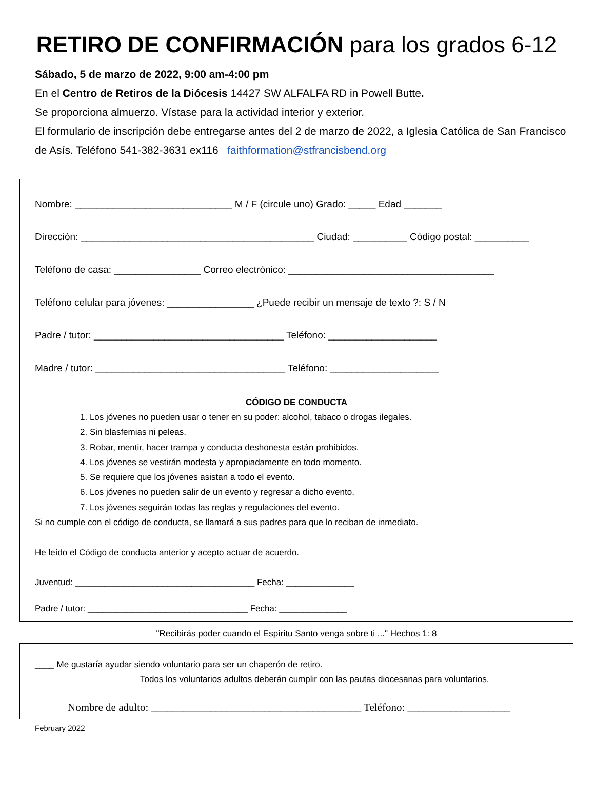RETIRO DE CONFIRMACIÓN para los grados 6-12
Sábado, 5 de marzo de 2022, 9:00 am-4:00 pm
En el Centro de Retiros de la Diócesis 14427 SW ALFALFA RD in Powell Butte.
Se proporciona almuerzo. Vístase para la actividad interior y exterior.
El formulario de inscripción debe entregarse antes del 2 de marzo de 2022, a Iglesia Católica de San Francisco de Asís. Teléfono 541-382-3631 ex116 faithformation@stfrancisbend.org
Nombre: _____________________________ M / F (circule uno) Grado: _____ Edad _______
Dirección: ___________________________________________ Ciudad: __________ Código postal: __________
Teléfono de casa: ________________ Correo electrónico: ______________________________________
Teléfono celular para jóvenes: ________________ ¿Puede recibir un mensaje de texto ?: S / N
Padre / tutor: ___________________________________ Teléfono: ____________________
Madre / tutor: ___________________________________ Teléfono: ____________________
CÓDIGO DE CONDUCTA
1. Los jóvenes no pueden usar o tener en su poder: alcohol, tabaco o drogas ilegales.
2. Sin blasfemias ni peleas.
3. Robar, mentir, hacer trampa y conducta deshonesta están prohibidos.
4. Los jóvenes se vestirán modesta y apropiadamente en todo momento.
5. Se requiere que los jóvenes asistan a todo el evento.
6. Los jóvenes no pueden salir de un evento y regresar a dicho evento.
7. Los jóvenes seguirán todas las reglas y regulaciones del evento.
Si no cumple con el código de conducta, se llamará a sus padres para que lo reciban de inmediato.
He leído el Código de conducta anterior y acepto actuar de acuerdo.
Juventud: _____________________________________ Fecha: ______________
Padre / tutor: _________________________________ Fecha: ______________
"Recibirás poder cuando el Espíritu Santo venga sobre ti ..." Hechos 1: 8
____ Me gustaría ayudar siendo voluntario para ser un chaperón de retiro.
Todos los voluntarios adultos deberán cumplir con las pautas diocesanas para voluntarios.
Nombre de adulto: _______________________________________ Teléfono: ___________________
February 2022